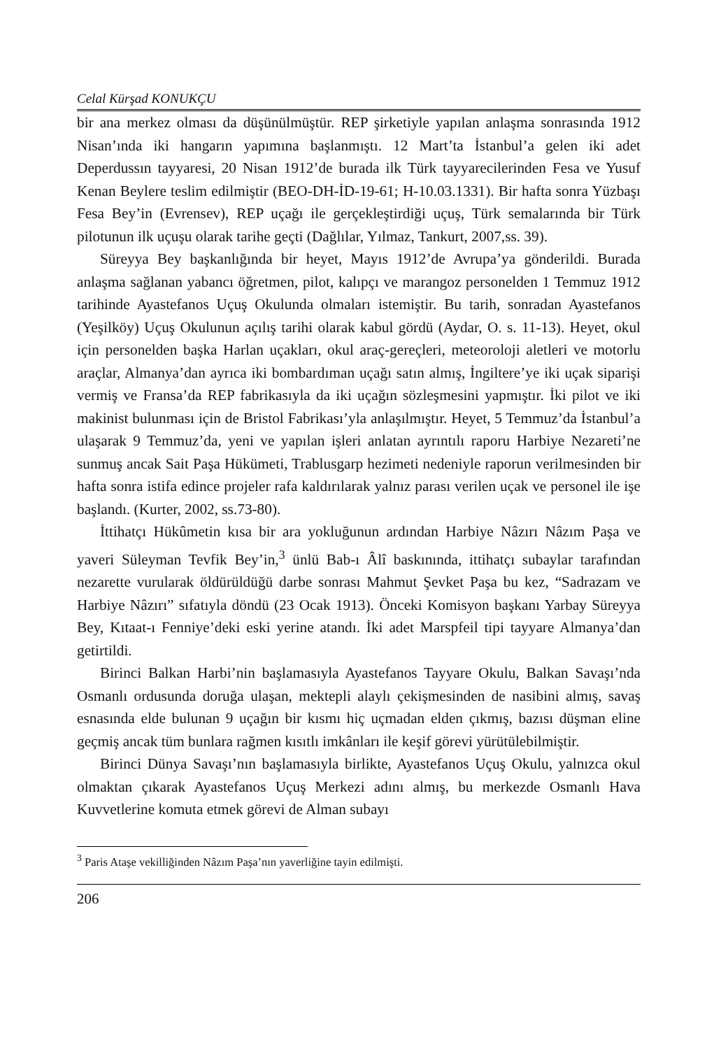Celal Kürşad KONUKÇU
bir ana merkez olması da düşünülmüştür. REP şirketiyle yapılan anlaşma sonrasında 1912 Nisan’ında iki hangarın yapımına başlanmıştı. 12 Mart’ta İstanbul’a gelen iki adet Deperdussın tayyaresi, 20 Nisan 1912’de burada ilk Türk tayyarecilerinden Fesa ve Yusuf Kenan Beylere teslim edilmiştir (BEO-DH-İD-19-61; H-10.03.1331). Bir hafta sonra Yüzbaşı Fesa Bey’in (Evrensev), REP uçağı ile gerçekleştirdiği uçuş, Türk semalarında bir Türk pilotunun ilk uçuşu olarak tarihe geçti (Dağlılar, Yılmaz, Tankurt, 2007,ss. 39).
Süreyya Bey başkanlığında bir heyet, Mayıs 1912’de Avrupa’ya gönderildi. Burada anlaşma sağlanan yabancı öğretmen, pilot, kalıpçı ve marangoz personelden 1 Temmuz 1912 tarihinde Ayastefanos Uçuş Okulunda olmaları istemiştir. Bu tarih, sonradan Ayastefanos (Yeşilköy) Uçuş Okulunun açılış tarihi olarak kabul gördü (Aydar, O. s. 11-13). Heyet, okul için personelden başka Harlan uçakları, okul araç-gereçleri, meteoroloji aletleri ve motorlu araçlar, Almanya’dan ayrıca iki bombardıman uçağı satın almış, İngiltere’ye iki uçak siparişi vermiş ve Fransa’da REP fabrikasıyla da iki uçağın sözleşmesini yapmıştır. İki pilot ve iki makinist bulunması için de Bristol Fabrikası’yla anlaşılmıştır. Heyet, 5 Temmuz’da İstanbul’a ulaşarak 9 Temmuz’da, yeni ve yapılan işleri anlatan ayrıntılı raporu Harbiye Nezareti’ne sunmuş ancak Sait Paşa Hükümeti, Trablusgarp hezimeti nedeniyle raporun verilmesinden bir hafta sonra istifa edince projeler rafa kaldırılarak yalnız parası verilen uçak ve personel ile işe başlandı. (Kurter, 2002, ss.73-80).
İttihatçı Hükûmetin kısa bir ara yokluğunun ardından Harbiye Nâzırı Nâzım Paşa ve yaveri Süleyman Tevfik Bey’in,<sup>3</sup> ünlü Bab-ı Âlî baskınında, ittihatçı subaylar tarafından nezarette vurularak öldürüldüğü darbe sonrası Mahmut Şevket Paşa bu kez, “Sadrazam ve Harbiye Nâzırı” sıfatıyla döndü (23 Ocak 1913). Önceki Komisyon başkanı Yarbay Süreyya Bey, Kıtaat-ı Fenniye’deki eski yerine atandı. İki adet Marspfeil tipi tayyare Almanya’dan getirtildi.
Birinci Balkan Harbi’nin başlamasıyla Ayastefanos Tayyare Okulu, Balkan Savaşı’nda Osmanlı ordusunda doruğa ulaşan, mektepli alaylı çekişmesinden de nasibini almış, savaş esnasında elde bulunan 9 uçağın bir kısmı hiç uçmadan elden çıkmış, bazısı düşman eline geçmiş ancak tüm bunlara rağmen kısıtlı imkânları ile keşif görevi yürütülebilmiştir.
Birinci Dünya Savaşı’nın başlamasıyla birlikte, Ayastefanos Uçuş Okulu, yalnızca okul olmaktan çıkarak Ayastefanos Uçuş Merkezi adını almış, bu merkezde Osmanlı Hava Kuvvetlerine komuta etmek görevi de Alman subayı
<sup>3</sup> Paris Ataşe vekilliğinden Nâzım Paşa’nın yaverliğine tayin edilmişti.
206